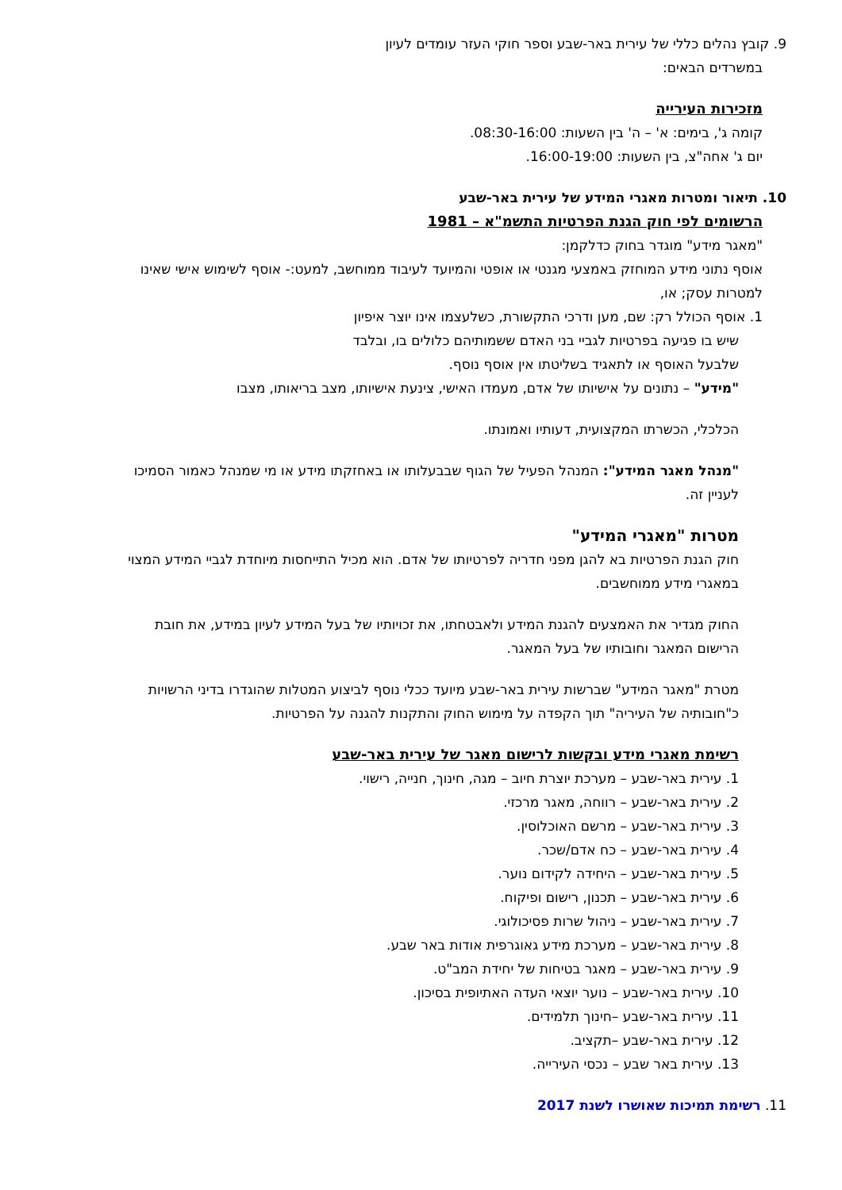9. קובץ נהלים כללי של עירית באר-שבע וספר חוקי העזר עומדים לעיון
במשרדים הבאים:
מזכירות העירייה
קומה ג', בימים: א' – ה' בין השעות: 08:30-16:00.
יום ג' אחה"צ, בין השעות: 16:00-19:00.
10. תיאור ומטרות מאגרי המידע של עירית באר-שבע
הרשומים לפי חוק הגנת הפרטיות התשמ"א – 1981
"מאגר מידע" מוגדר בחוק כדלקמן:
אוסף נתוני מידע המוחזק באמצעי מגנטי או אופטי והמיועד לעיבוד ממוחשב, למעט:- אוסף לשימוש אישי שאינו למטרות עסק; או,
1. אוסף הכולל רק: שם, מען ודרכי התקשורת, כשלעצמו אינו יוצר איפיון
שיש בו פגיעה בפרטיות לגביי בני האדם ששמותיהם כלולים בו, ובלבד
שלבעל האוסף או לתאגיד בשליטתו אין אוסף נוסף.
"מידע" – נתונים על אישיותו של אדם, מעמדו האישי, צינעת אישיותו, מצב בריאותו, מצבו
הכלכלי, הכשרתו המקצועית, דעותיו ואמונתו.
"מנהל מאגר המידע": המנהל הפעיל של הגוף שבבעלותו או באחזקתו מידע או מי שמנהל כאמור הסמיכו לעניין זה.
מטרות "מאגרי המידע"
חוק הגנת הפרטיות בא להגן מפני חדריה לפרטיותו של אדם. הוא מכיל התייחסות מיוחדת לגביי המידע המצוי במאגרי מידע ממוחשבים.
החוק מגדיר את האמצעים להגנת המידע ולאבטחתו, את זכויותיו של בעל המידע לעיון במידע, את חובת הרישום המאגר וחובותיו של בעל המאגר.
מטרת "מאגר המידע" שברשות עירית באר-שבע מיועד ככלי נוסף לביצוע המטלות שהוגדרו בדיני הרשויות כ"חובותיה של העיריה" תוך הקפדה על מימוש החוק והתקנות להגנה על הפרטיות.
רשימת מאגרי מידע ובקשות לרישום מאגר של עירית באר-שבע
1. עירית באר-שבע – מערכת יוצרת חיוב – מגה, חינוך, חנייה, רישוי.
2. עירית באר-שבע – רווחה, מאגר מרכזי.
3. עירית באר-שבע – מרשם האוכלוסין.
4. עירית באר-שבע – כח אדם/שכר.
5. עירית באר-שבע – היחידה לקידום נוער.
6. עירית באר-שבע – תכנון, רישום ופיקוח.
7. עירית באר-שבע – ניהול שרות פסיכולוגי.
8. עירית באר-שבע – מערכת מידע גאוגרפית אודות באר שבע.
9. עירית באר-שבע – מאגר בטיחות של יחידת המב"ט.
10. עירית באר-שבע – נוער יוצאי העדה האתיופית בסיכון.
11. עירית באר-שבע –חינוך תלמידים.
12. עירית באר-שבע –תקציב.
13. עירית באר שבע – נכסי העירייה.
11. רשימת תמיכות שאושרו לשנת 2017